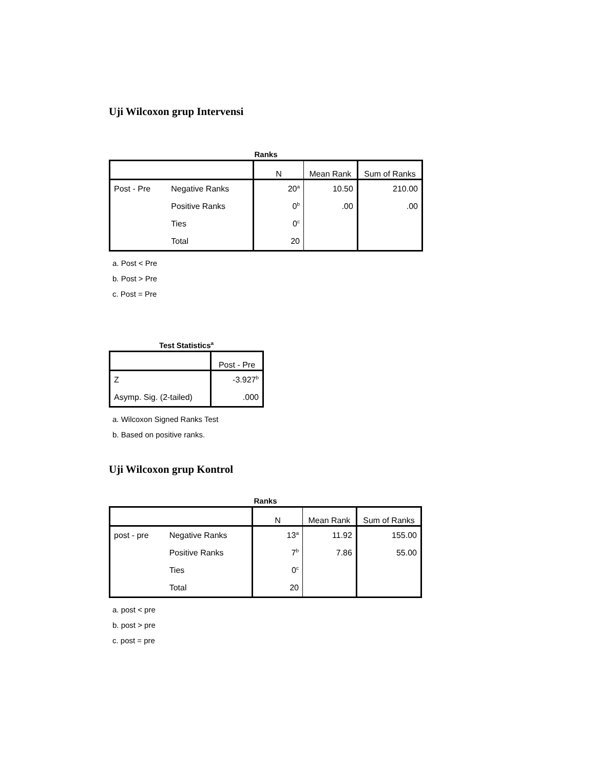Uji Wilcoxon grup Intervensi
Ranks
| | | N | Mean Rank | Sum of Ranks |
| --- | --- | --- | --- | --- |
| Post - Pre | Negative Ranks | 20<sup>a</sup> | 10.50 | 210.00 |
| | Positive Ranks | 0<sup>b</sup> | .00 | .00 |
| | Ties | 0<sup>c</sup> | | |
| | Total | 20 | | |
a. Post < Pre
b. Post > Pre
c. Post = Pre
Test Statistics<sup>a</sup>
| | Post - Pre |
| --- | --- |
| Z | -3.927<sup>b</sup> |
| Asymp. Sig. (2-tailed) | .000 |
a. Wilcoxon Signed Ranks Test
b. Based on positive ranks.
Uji Wilcoxon grup Kontrol
Ranks
| | | N | Mean Rank | Sum of Ranks |
| --- | --- | --- | --- | --- |
| post - pre | Negative Ranks | 13<sup>a</sup> | 11.92 | 155.00 |
| | Positive Ranks | 7<sup>b</sup> | 7.86 | 55.00 |
| | Ties | 0<sup>c</sup> | | |
| | Total | 20 | | |
a. post < pre
b. post > pre
c. post = pre